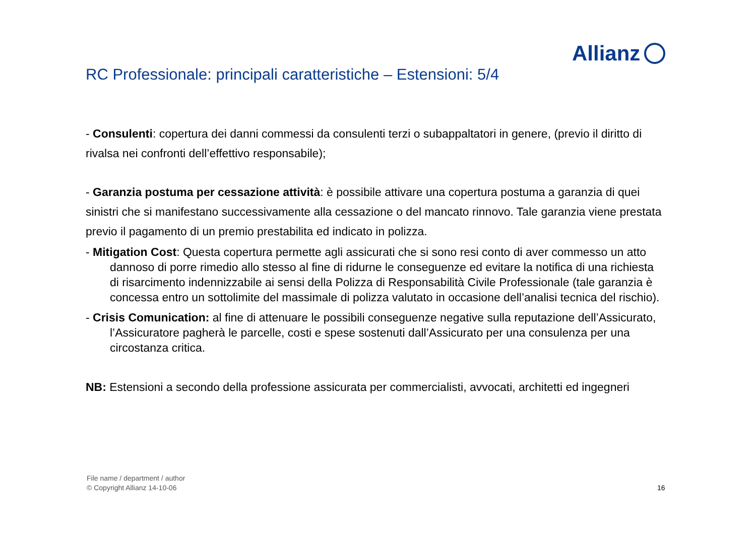Allianz
RC Professionale: principali caratteristiche – Estensioni: 5/4
- Consulenti: copertura dei danni commessi da consulenti terzi o subappaltatori in genere, (previo il diritto di rivalsa nei confronti dell’effettivo responsabile);
- Garanzia postuma per cessazione attività: è possibile attivare una copertura postuma a garanzia di quei sinistri che si manifestano successivamente alla cessazione o del mancato rinnovo. Tale garanzia viene prestata previo il pagamento di un premio prestabilita ed indicato in polizza.
- Mitigation Cost: Questa copertura permette agli assicurati che si sono resi conto di aver commesso un atto dannoso di porre rimedio allo stesso al fine di ridurne le conseguenze ed evitare la notifica di una richiesta di risarcimento indennizzabile ai sensi della Polizza di Responsabilità Civile Professionale (tale garanzia è concessa entro un sottolimite del massimale di polizza valutato in occasione dell’analisi tecnica del rischio).
- Crisis Comunication: al fine di attenuare le possibili conseguenze negative sulla reputazione dell’Assicurato, l’Assicuratore pagherà le parcelle, costi e spese sostenuti dall’Assicurato per una consulenza per una circostanza critica.
NB: Estensioni a secondo della professione assicurata per commercialisti, avvocati, architetti ed ingegneri
File name / department / author
© Copyright Allianz 14-10-06
16